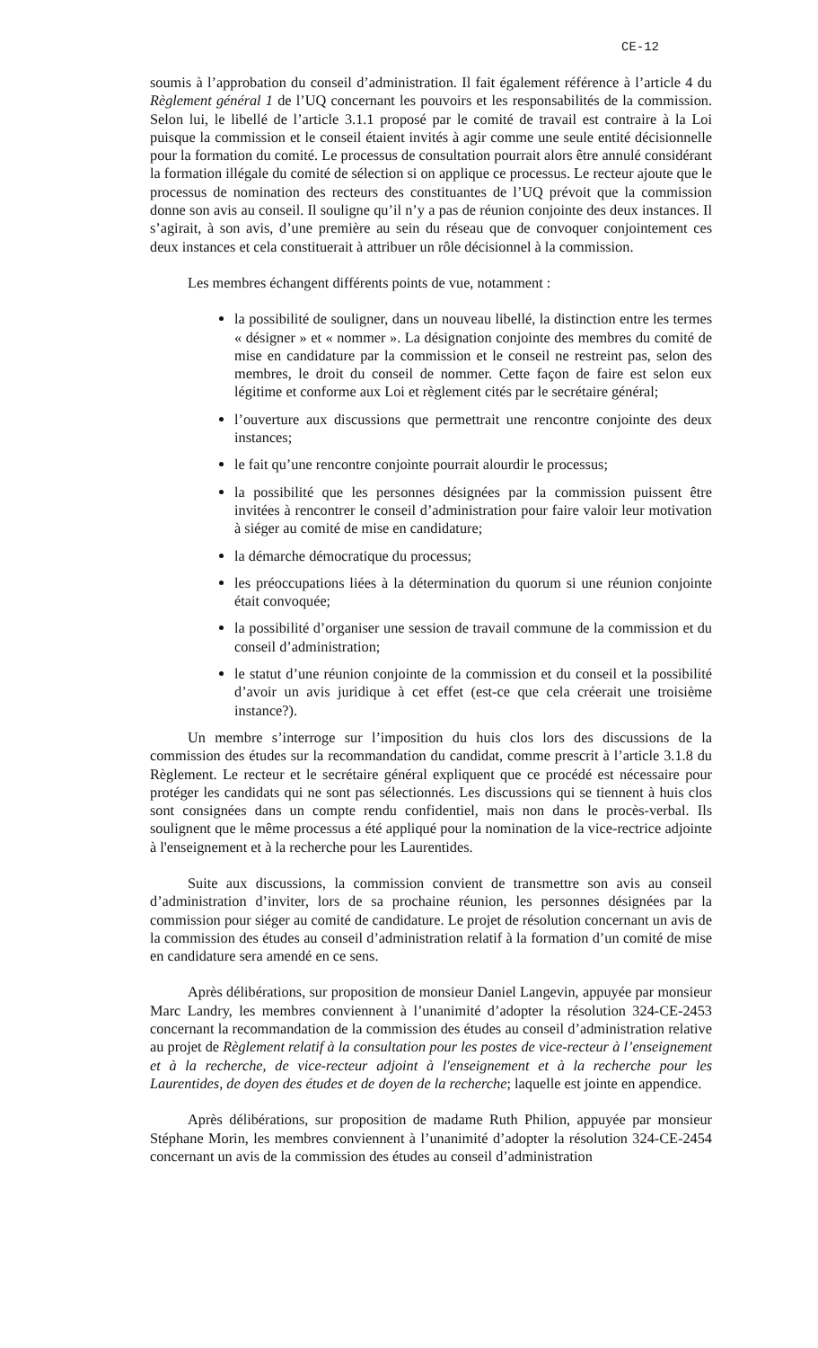CE-12
soumis à l’approbation du conseil d’administration. Il fait également référence à l’article 4 du Règlement général 1 de l’UQ concernant les pouvoirs et les responsabilités de la commission. Selon lui, le libellé de l’article 3.1.1 proposé par le comité de travail est contraire à la Loi puisque la commission et le conseil étaient invités à agir comme une seule entité décisionnelle pour la formation du comité. Le processus de consultation pourrait alors être annulé considérant la formation illégale du comité de sélection si on applique ce processus. Le recteur ajoute que le processus de nomination des recteurs des constituantes de l’UQ prévoit que la commission donne son avis au conseil. Il souligne qu’il n’y a pas de réunion conjointe des deux instances. Il s’agirait, à son avis, d’une première au sein du réseau que de convoquer conjointement ces deux instances et cela constituerait à attribuer un rôle décisionnel à la commission.
Les membres échangent différents points de vue, notamment :
la possibilité de souligner, dans un nouveau libellé, la distinction entre les termes « désigner » et « nommer ». La désignation conjointe des membres du comité de mise en candidature par la commission et le conseil ne restreint pas, selon des membres, le droit du conseil de nommer. Cette façon de faire est selon eux légitime et conforme aux Loi et règlement cités par le secrétaire général;
l’ouverture aux discussions que permettrait une rencontre conjointe des deux instances;
le fait qu’une rencontre conjointe pourrait alourdir le processus;
la possibilité que les personnes désignées par la commission puissent être invitées à rencontrer le conseil d’administration pour faire valoir leur motivation à siéger au comité de mise en candidature;
la démarche démocratique du processus;
les préoccupations liées à la détermination du quorum si une réunion conjointe était convoquée;
la possibilité d’organiser une session de travail commune de la commission et du conseil d’administration;
le statut d’une réunion conjointe de la commission et du conseil et la possibilité d’avoir un avis juridique à cet effet (est-ce que cela créerait une troisième instance?).
Un membre s’interroge sur l’imposition du huis clos lors des discussions de la commission des études sur la recommandation du candidat, comme prescrit à l’article 3.1.8 du Règlement. Le recteur et le secrétaire général expliquent que ce procédé est nécessaire pour protéger les candidats qui ne sont pas sélectionnés. Les discussions qui se tiennent à huis clos sont consignées dans un compte rendu confidentiel, mais non dans le procès-verbal. Ils soulignent que le même processus a été appliqué pour la nomination de la vice-rectrice adjointe à l'enseignement et à la recherche pour les Laurentides.
Suite aux discussions, la commission convient de transmettre son avis au conseil d’administration d’inviter, lors de sa prochaine réunion, les personnes désignées par la commission pour siéger au comité de candidature. Le projet de résolution concernant un avis de la commission des études au conseil d’administration relatif à la formation d’un comité de mise en candidature sera amendé en ce sens.
Après délibérations, sur proposition de monsieur Daniel Langevin, appuyée par monsieur Marc Landry, les membres conviennent à l’unanimité d’adopter la résolution 324-CE-2453 concernant la recommandation de la commission des études au conseil d’administration relative au projet de Règlement relatif à la consultation pour les postes de vice-recteur à l’enseignement et à la recherche, de vice-recteur adjoint à l'enseignement et à la recherche pour les Laurentides, de doyen des études et de doyen de la recherche; laquelle est jointe en appendice.
Après délibérations, sur proposition de madame Ruth Philion, appuyée par monsieur Stéphane Morin, les membres conviennent à l’unanimité d’adopter la résolution 324-CE-2454 concernant un avis de la commission des études au conseil d’administration